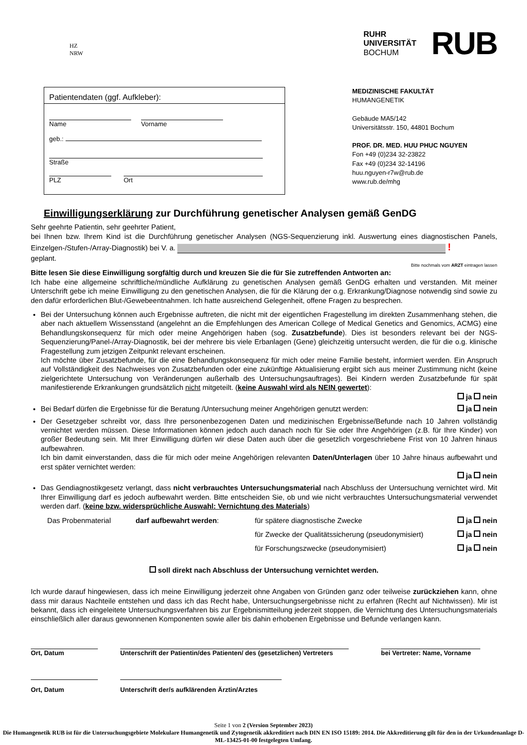HZ
NRW
RUHR
UNIVERSITÄT
BOCHUM
RUB
Patientendaten (ggf. Aufkleber):
Name Vorname
geb.:
Straße
PLZ Ort
MEDIZINISCHE FAKULTÄT
HUMANGENETIK
Gebäude MA5/142
Universitätsstr. 150, 44801 Bochum
PROF. DR. MED. HUU PHUC NGUYEN
Fon +49 (0)234 32-23822
Fax +49 (0)234 32-14196
huu.nguyen-r7w@rub.de
www.rub.de/mhg
Einwilligungserklärung zur Durchführung genetischer Analysen gemäß GenDG
Sehr geehrte Patientin, sehr geehrter Patient,
bei Ihnen bzw. Ihrem Kind ist die Durchführung genetischer Analysen (NGS-Sequenzierung inkl. Auswertung eines diagnostischen Panels, Einzelgen-/Stufen-/Array-Diagnostik) bei V. a. !
geplant.
Bitte nochmals vom ARZT eintragen lassen
Bitte lesen Sie diese Einwilligung sorgfältig durch und kreuzen Sie die für Sie zutreffenden Antworten an:
Ich habe eine allgemeine schriftliche/mündliche Aufklärung zu genetischen Analysen gemäß GenDG erhalten und verstanden. Mit meiner Unterschrift gebe ich meine Einwilligung zu den genetischen Analysen, die für die Klärung der o.g. Erkrankung/Diagnose notwendig sind sowie zu den dafür erforderlichen Blut-/Gewebeentnahmen. Ich hatte ausreichend Gelegenheit, offene Fragen zu besprechen.
Bei der Untersuchung können auch Ergebnisse auftreten, die nicht mit der eigentlichen Fragestellung im direkten Zusammenhang stehen, die aber nach aktuellem Wissensstand (angelehnt an die Empfehlungen des American College of Medical Genetics and Genomics, ACMG) eine Behandlungskonsequenz für mich oder meine Angehörigen haben (sog. Zusatzbefunde). Dies ist besonders relevant bei der NGS-Sequenzierung/Panel-/Array-Diagnostik, bei der mehrere bis viele Erbanlagen (Gene) gleichzeitig untersucht werden, die für die o.g. klinische Fragestellung zum jetzigen Zeitpunkt relevant erscheinen.
Ich möchte über Zusatzbefunde, für die eine Behandlungskonsequenz für mich oder meine Familie besteht, informiert werden. Ein Anspruch auf Vollständigkeit des Nachweises von Zusatzbefunden oder eine zukünftige Aktualisierung ergibt sich aus meiner Zustimmung nicht (keine zielgerichtete Untersuchung von Veränderungen außerhalb des Untersuchungsauftrages). Bei Kindern werden Zusatzbefunde für spät manifestierende Erkrankungen grundsätzlich nicht mitgeteilt. (keine Auswahl wird als NEIN gewertet):
ja nein
Bei Bedarf dürfen die Ergebnisse für die Beratung /Untersuchung meiner Angehörigen genutzt werden: ja nein
Der Gesetzgeber schreibt vor, dass Ihre personenbezogenen Daten und medizinischen Ergebnisse/Befunde nach 10 Jahren vollständig vernichtet werden müssen. Diese Informationen können jedoch auch danach noch für Sie oder Ihre Angehörigen (z.B. für Ihre Kinder) von großer Bedeutung sein. Mit Ihrer Einwilligung dürfen wir diese Daten auch über die gesetzlich vorgeschriebene Frist von 10 Jahren hinaus aufbewahren.
Ich bin damit einverstanden, dass die für mich oder meine Angehörigen relevanten Daten/Unterlagen über 10 Jahre hinaus aufbewahrt und erst später vernichtet werden:
ja nein
Das Gendiagnostikgesetz verlangt, dass nicht verbrauchtes Untersuchungsmaterial nach Abschluss der Untersuchung vernichtet wird. Mit Ihrer Einwilligung darf es jedoch aufbewahrt werden. Bitte entscheiden Sie, ob und wie nicht verbrauchtes Untersuchungsmaterial verwendet werden darf. (keine bzw. widersprüchliche Auswahl: Vernichtung des Materials)
Das Probenmaterial darf aufbewahrt werden: für spätere diagnostische Zwecke ja nein
für Zwecke der Qualitätssicherung (pseudonymisiert) ja nein
für Forschungszwecke (pseudonymisiert) ja nein
soll direkt nach Abschluss der Untersuchung vernichtet werden.
Ich wurde darauf hingewiesen, dass ich meine Einwilligung jederzeit ohne Angaben von Gründen ganz oder teilweise zurückziehen kann, ohne dass mir daraus Nachteile entstehen und dass ich das Recht habe, Untersuchungsergebnisse nicht zu erfahren (Recht auf Nichtwissen). Mir ist bekannt, dass ich eingeleitete Untersuchungsverfahren bis zur Ergebnismitteilung jederzeit stoppen, die Vernichtung des Untersuchungsmaterials einschließlich aller daraus gewonnenen Komponenten sowie aller bis dahin erhobenen Ergebnisse und Befunde verlangen kann.
Ort, Datum Unterschrift der Patientin/des Patienten/ des (gesetzlichen) Vertreters bei Vertreter: Name, Vorname
Ort, Datum Unterschrift der/s aufklärenden Ärztin/Arztes
Seite 1 von 2 (Version September 2023)
Die Humangenetik RUB ist für die Untersuchungsgebiete Molekulare Humangenetik und Zytogenetik akkreditiert nach DIN EN ISO 15189: 2014. Die Akkreditierung gilt für den in der Urkundenanlage D-ML-13425-01-00 festgelegten Umfang.